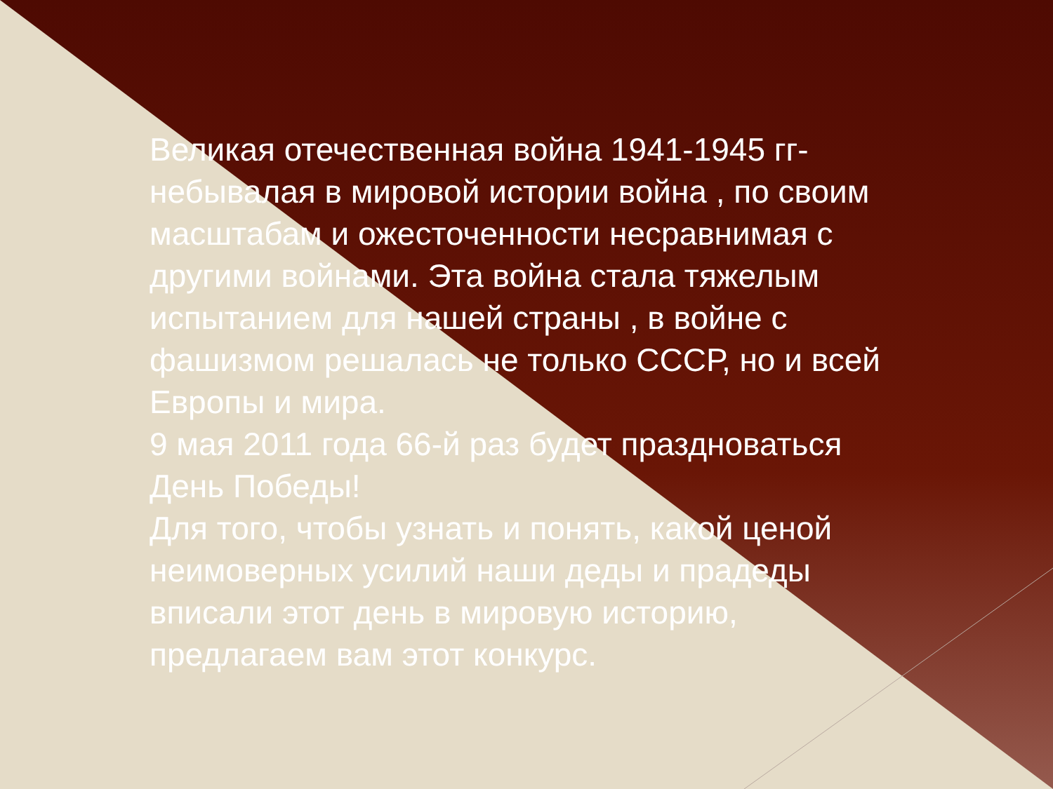Великая отечественная война 1941-1945 гг- небывалая в мировой истории война , по своим масштабам и ожесточенности несравнимая с другими войнами. Эта война стала тяжелым испытанием для нашей страны , в войне с фашизмом решалась не только СССР, но и всей Европы и мира.
9 мая 2011 года 66-й раз будет праздноваться День Победы!
Для того, чтобы узнать и понять, какой ценой неимоверных усилий наши деды и прадеды вписали этот день в мировую историю, предлагаем вам этот конкурс.